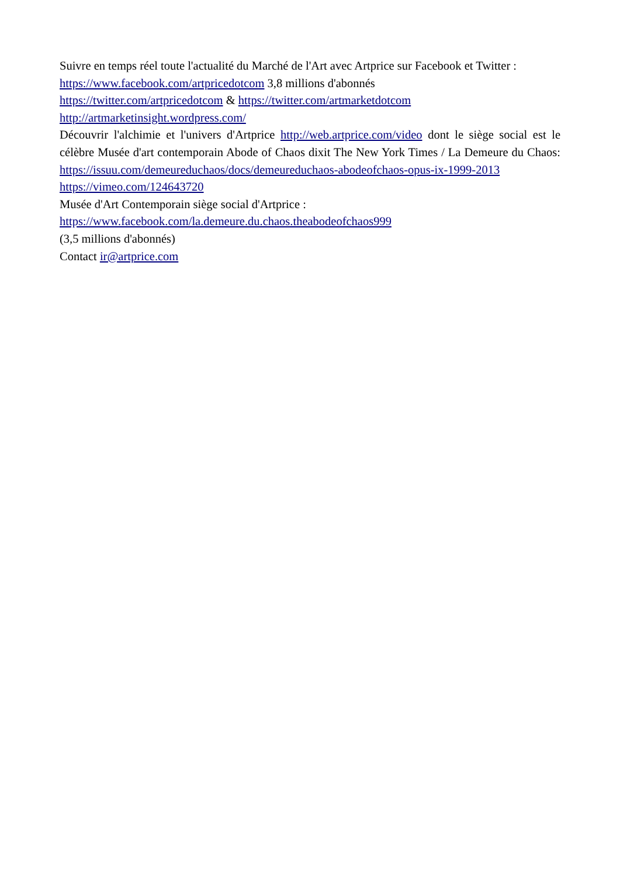Suivre en temps réel toute l'actualité du Marché de l'Art avec Artprice sur Facebook et Twitter :
https://www.facebook.com/artpricedotcom 3,8 millions d'abonnés
https://twitter.com/artpricedotcom & https://twitter.com/artmarketdotcom
http://artmarketinsight.wordpress.com/
Découvrir l'alchimie et l'univers d'Artprice http://web.artprice.com/video dont le siège social est le célèbre Musée d'art contemporain Abode of Chaos dixit The New York Times / La Demeure du Chaos: https://issuu.com/demeureduchaos/docs/demeureduchaos-abodeofchaos-opus-ix-1999-2013
https://vimeo.com/124643720
Musée d'Art Contemporain siège social d'Artprice :
https://www.facebook.com/la.demeure.du.chaos.theabodeofchaos999
(3,5 millions d'abonnés)
Contact ir@artprice.com